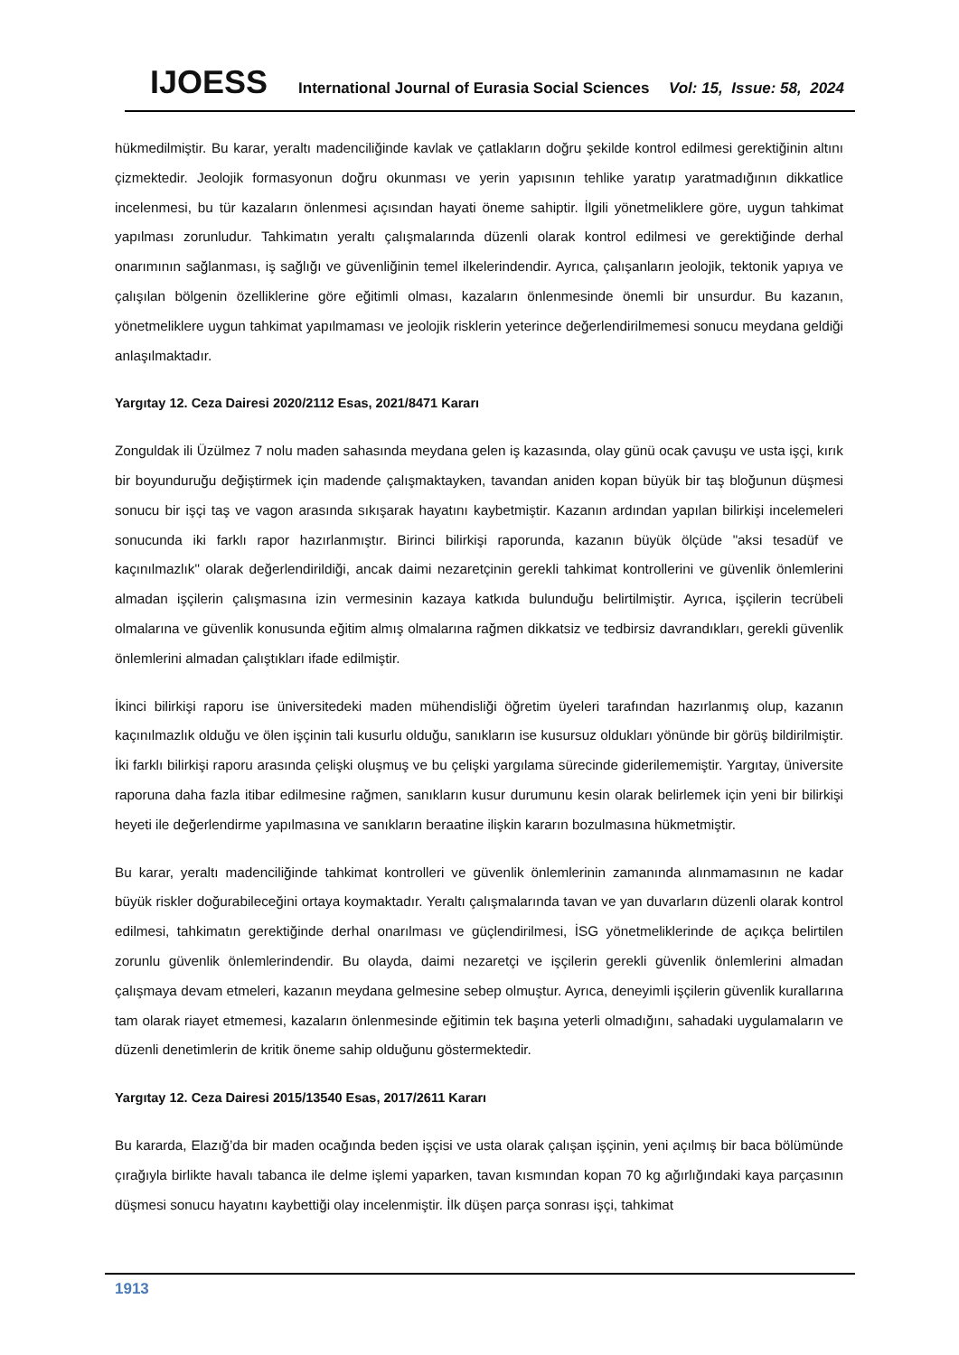IJOESS International Journal of Eurasia Social Sciences Vol: 15, Issue: 58, 2024
hükmedilmiştir. Bu karar, yeraltı madenciliğinde kavlak ve çatlakların doğru şekilde kontrol edilmesi gerektiğinin altını çizmektedir. Jeolojik formasyonun doğru okunması ve yerin yapısının tehlike yaratıp yaratmadığının dikkatlice incelenmesi, bu tür kazaların önlenmesi açısından hayati öneme sahiptir. İlgili yönetmeliklere göre, uygun tahkimat yapılması zorunludur. Tahkimatın yeraltı çalışmalarında düzenli olarak kontrol edilmesi ve gerektiğinde derhal onarımının sağlanması, iş sağlığı ve güvenliğinin temel ilkelerindendir. Ayrıca, çalışanların jeolojik, tektonik yapıya ve çalışılan bölgenin özelliklerine göre eğitimli olması, kazaların önlenmesinde önemli bir unsurdur. Bu kazanın, yönetmeliklere uygun tahkimat yapılmaması ve jeolojik risklerin yeterince değerlendirilmemesi sonucu meydana geldiği anlaşılmaktadır.
Yargıtay 12. Ceza Dairesi 2020/2112 Esas, 2021/8471 Kararı
Zonguldak ili Üzülmez 7 nolu maden sahasında meydana gelen iş kazasında, olay günü ocak çavuşu ve usta işçi, kırık bir boyunduruğu değiştirmek için madende çalışmaktayken, tavandan aniden kopan büyük bir taş bloğunun düşmesi sonucu bir işçi taş ve vagon arasında sıkışarak hayatını kaybetmiştir. Kazanın ardından yapılan bilirkişi incelemeleri sonucunda iki farklı rapor hazırlanmıştır. Birinci bilirkişi raporunda, kazanın büyük ölçüde "aksi tesadüf ve kaçınılmazlık" olarak değerlendirildiği, ancak daimi nezaretçinin gerekli tahkimat kontrollerini ve güvenlik önlemlerini almadan işçilerin çalışmasına izin vermesinin kazaya katkıda bulunduğu belirtilmiştir. Ayrıca, işçilerin tecrübeli olmalarına ve güvenlik konusunda eğitim almış olmalarına rağmen dikkatsiz ve tedbirsiz davrandıkları, gerekli güvenlik önlemlerini almadan çalıştıkları ifade edilmiştir.
İkinci bilirkişi raporu ise üniversitedeki maden mühendisliği öğretim üyeleri tarafından hazırlanmış olup, kazanın kaçınılmazlık olduğu ve ölen işçinin tali kusurlu olduğu, sanıkların ise kusursuz oldukları yönünde bir görüş bildirilmiştir. İki farklı bilirkişi raporu arasında çelişki oluşmuş ve bu çelişki yargılama sürecinde giderilememiştir. Yargıtay, üniversite raporuna daha fazla itibar edilmesine rağmen, sanıkların kusur durumunu kesin olarak belirlemek için yeni bir bilirkişi heyeti ile değerlendirme yapılmasına ve sanıkların beraatine ilişkin kararın bozulmasına hükmetmiştir.
Bu karar, yeraltı madenciliğinde tahkimat kontrolleri ve güvenlik önlemlerinin zamanında alınmamasının ne kadar büyük riskler doğurabileceğini ortaya koymaktadır. Yeraltı çalışmalarında tavan ve yan duvarların düzenli olarak kontrol edilmesi, tahkimatın gerektiğinde derhal onarılması ve güçlendirilmesi, İSG yönetmeliklerinde de açıkça belirtilen zorunlu güvenlik önlemlerindendir. Bu olayda, daimi nezaretçi ve işçilerin gerekli güvenlik önlemlerini almadan çalışmaya devam etmeleri, kazanın meydana gelmesine sebep olmuştur. Ayrıca, deneyimli işçilerin güvenlik kurallarına tam olarak riayet etmemesi, kazaların önlenmesinde eğitimin tek başına yeterli olmadığını, sahadaki uygulamaların ve düzenli denetimlerin de kritik öneme sahip olduğunu göstermektedir.
Yargıtay 12. Ceza Dairesi 2015/13540 Esas, 2017/2611 Kararı
Bu kararda, Elazığ’da bir maden ocağında beden işçisi ve usta olarak çalışan işçinin, yeni açılmış bir baca bölümünde çırağıyla birlikte havalı tabanca ile delme işlemi yaparken, tavan kısmından kopan 70 kg ağırlığındaki kaya parçasının düşmesi sonucu hayatını kaybettiği olay incelenmiştir. İlk düşen parça sonrası işçi, tahkimat
1913